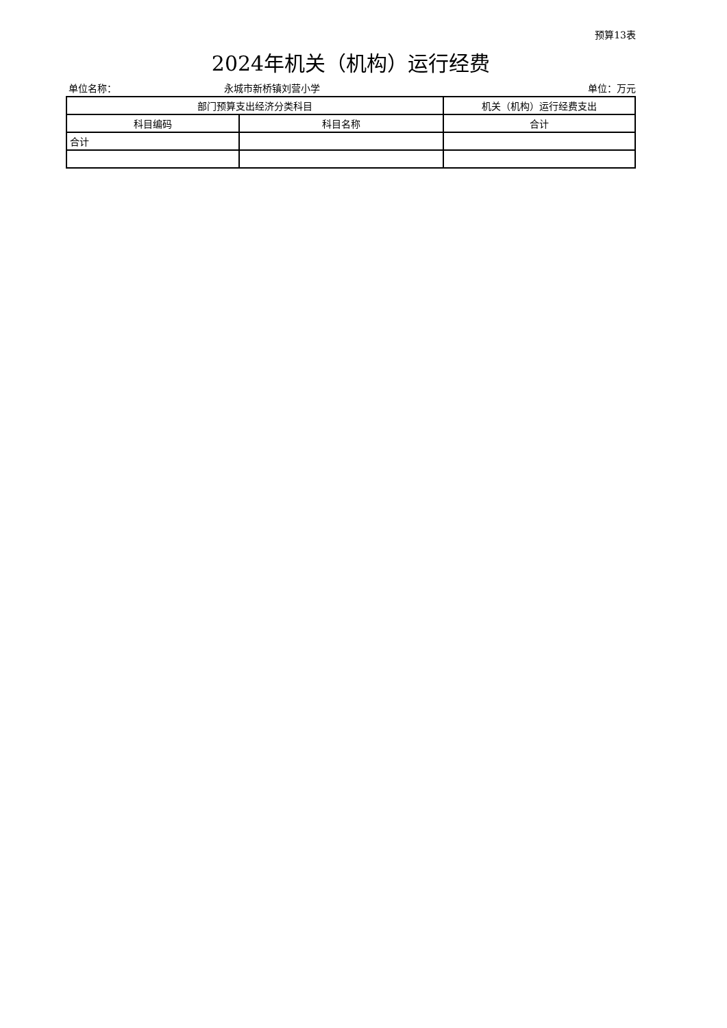预算13表
2024年机关（机构）运行经费
单位名称： 永城市新桥镇刘营小学 单位：万元
| 部门预算支出经济分类科目 | | 机关（机构）运行经费支出 |
| --- | --- | --- |
| 科目编码 | 科目名称 | 合计 |
| 合计 | | |